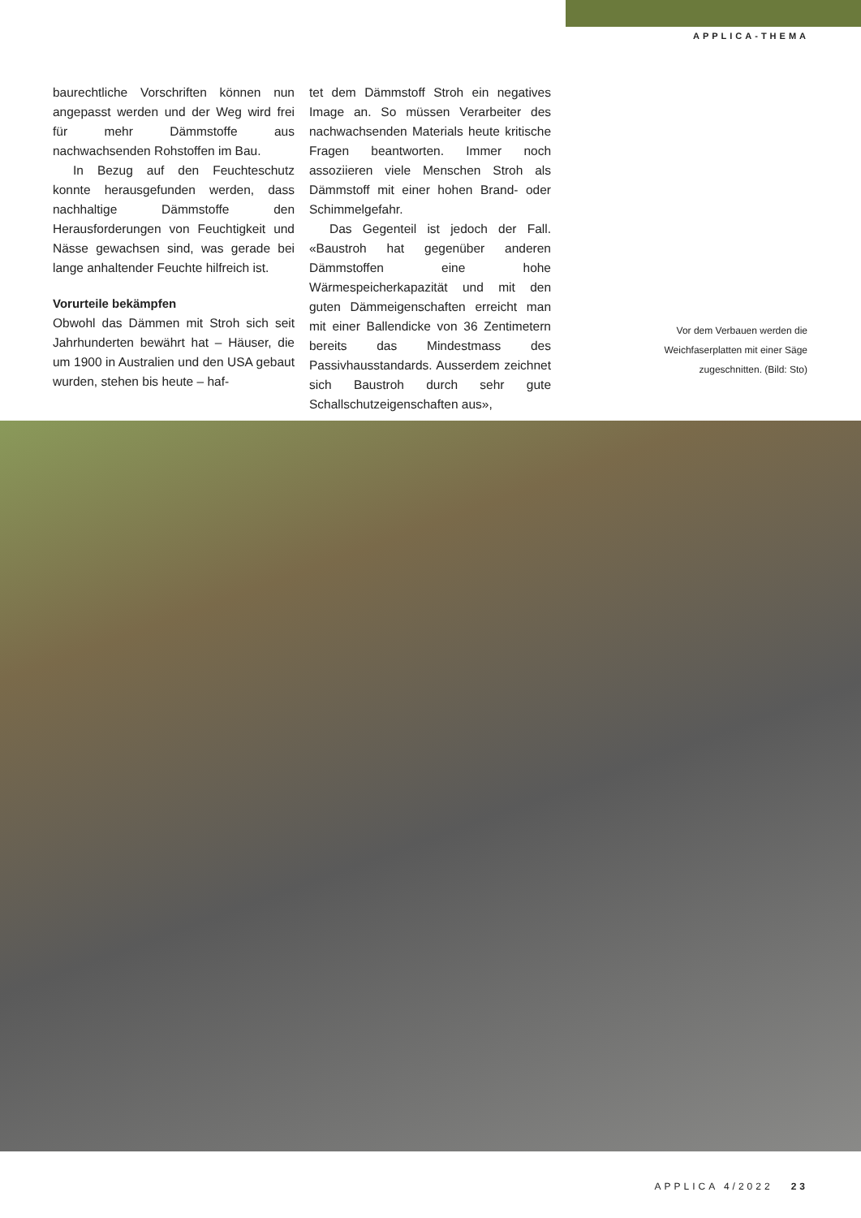APPLICA-THEMA
baurechtliche Vorschriften können nun angepasst werden und der Weg wird frei für mehr Dämmstoffe aus nachwachsenden Rohstoffen im Bau.
In Bezug auf den Feuchteschutz konnte herausgefunden werden, dass nachhaltige Dämmstoffe den Herausforderungen von Feuchtigkeit und Nässe gewachsen sind, was gerade bei lange anhaltender Feuchte hilfreich ist.
Vorurteile bekämpfen
Obwohl das Dämmen mit Stroh sich seit Jahrhunderten bewährt hat – Häuser, die um 1900 in Australien und den USA gebaut wurden, stehen bis heute – haf-
tet dem Dämmstoff Stroh ein negatives Image an. So müssen Verarbeiter des nachwachsenden Materials heute kritische Fragen beantworten. Immer noch assoziieren viele Menschen Stroh als Dämmstoff mit einer hohen Brand- oder Schimmelgefahr.
Das Gegenteil ist jedoch der Fall. «Baustroh hat gegenüber anderen Dämmstoffen eine hohe Wärmespeicherkapazität und mit den guten Dämmeigenschaften erreicht man mit einer Ballendicke von 36 Zentimetern bereits das Mindestmass des Passivhausstandards. Ausserdem zeichnet sich Baustroh durch sehr gute Schallschutzeigenschaften aus»,
Vor dem Verbauen werden die Weichfaserplatten mit einer Säge zugeschnitten. (Bild: Sto)
APPLICA 4/2022 23